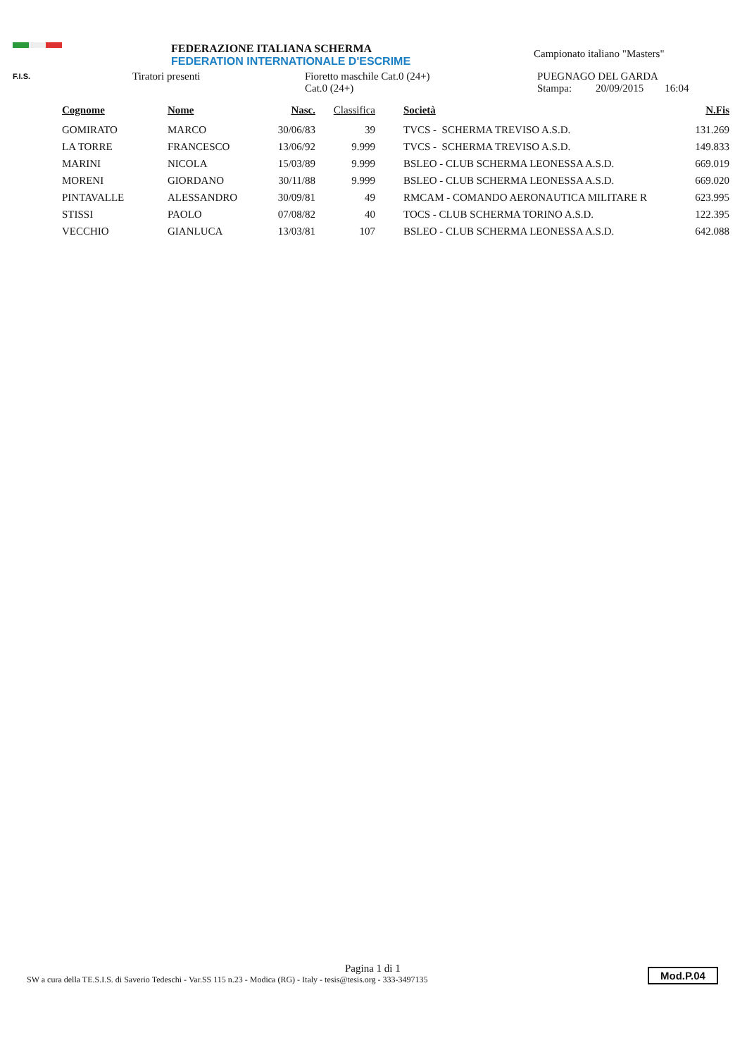F.I.S.
FEDERAZIONE ITALIANA SCHERMA
FEDERATION INTERNATIONALE D'ESCRIME
Campionato italiano "Masters"
Tiratori presenti Fioretto maschile Cat.0 (24+)
Cat.0 (24+)
PUEGNAGO DEL GARDA
Stampa: 20/09/2015 16:04
| Cognome | Nome | Nasc. | Classifica | Società | N.Fis |
| --- | --- | --- | --- | --- | --- |
| GOMIRATO | MARCO | 30/06/83 | 39 | TVCS - SCHERMA TREVISO A.S.D. | 131.269 |
| LA TORRE | FRANCESCO | 13/06/92 | 9.999 | TVCS - SCHERMA TREVISO A.S.D. | 149.833 |
| MARINI | NICOLA | 15/03/89 | 9.999 | BSLEO - CLUB SCHERMA LEONESSA A.S.D. | 669.019 |
| MORENI | GIORDANO | 30/11/88 | 9.999 | BSLEO - CLUB SCHERMA LEONESSA A.S.D. | 669.020 |
| PINTAVALLE | ALESSANDRO | 30/09/81 | 49 | RMCAM - COMANDO AERONAUTICA MILITARE R | 623.995 |
| STISSI | PAOLO | 07/08/82 | 40 | TOCS - CLUB SCHERMA TORINO A.S.D. | 122.395 |
| VECCHIO | GIANLUCA | 13/03/81 | 107 | BSLEO - CLUB SCHERMA LEONESSA A.S.D. | 642.088 |
Pagina 1 di 1
SW a cura della TE.S.I.S. di Saverio Tedeschi - Var.SS 115 n.23 - Modica (RG) - Italy - tesis@tesis.org - 333-3497135
Mod.P.04